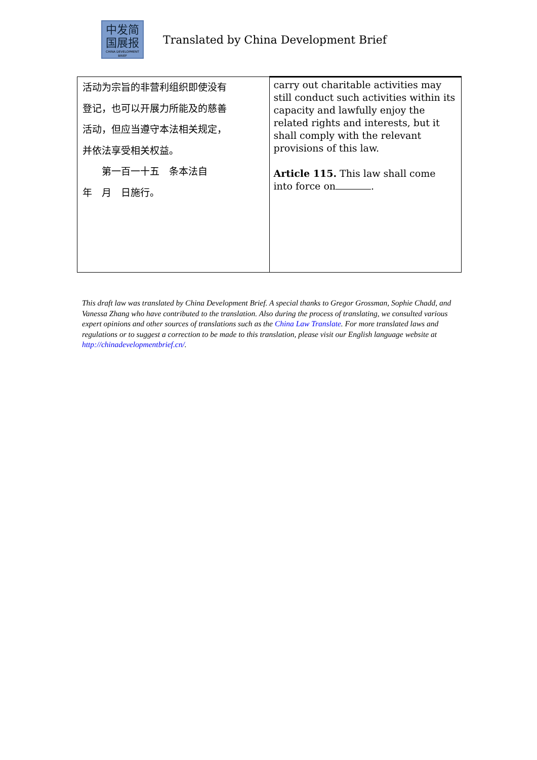中发简
国展报
CHINA DEVELOPMENT BRIEF
Translated by China Development Brief
| 活动为宗旨的非营利组织即使没有 登记，也可以开展力所能及的慈善 活动，但应当遵守本法相关规定， 并依法享受相关权益。 第一百一十五 条本法自 年 月 日施行。 | carry out charitable activities may still conduct such activities within its capacity and lawfully enjoy the related rights and interests, but it shall comply with the relevant provisions of this law. Article 115. This law shall come into force on . |
This draft law was translated by China Development Brief. A special thanks to Gregor Grossman, Sophie Chadd, and Vanessa Zhang who have contributed to the translation. Also during the process of translating, we consulted various expert opinions and other sources of translations such as the China Law Translate. For more translated laws and regulations or to suggest a correction to be made to this translation, please visit our English language website at http://chinadevelopmentbrief.cn/.